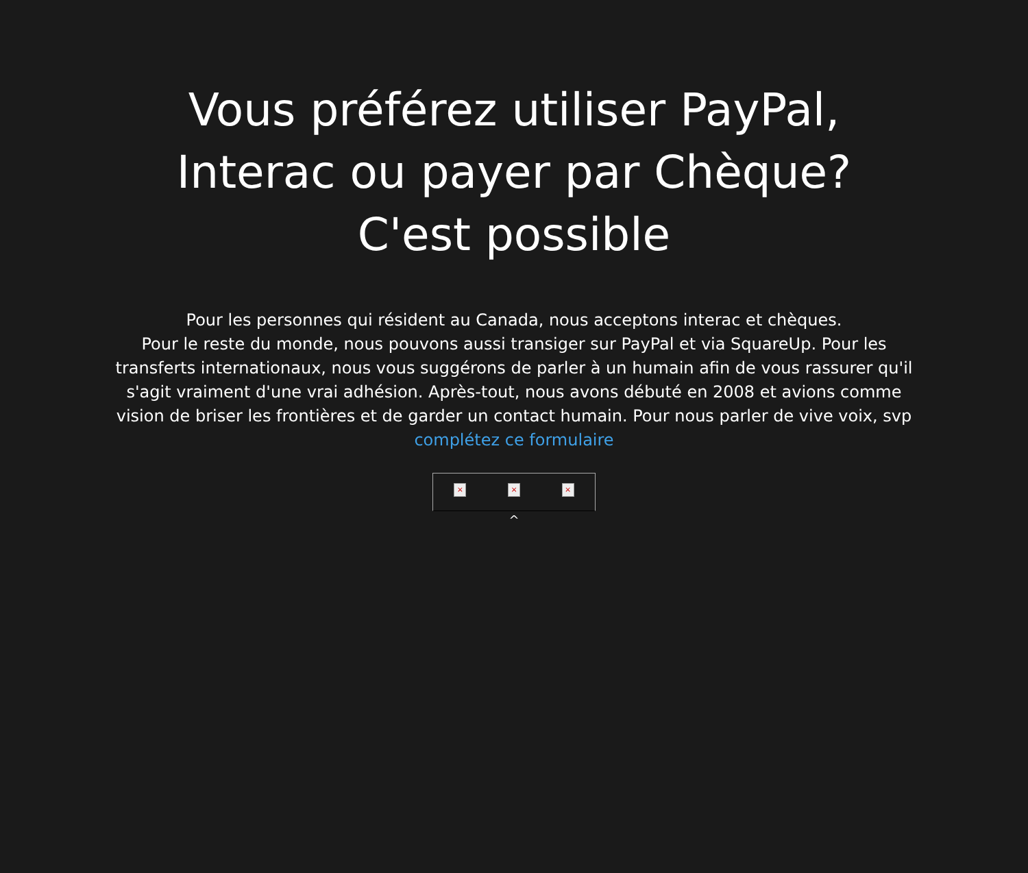Vous préférez utiliser PayPal,
Interac ou payer par Chèque?
C'est possible
Pour les personnes qui résident au Canada, nous acceptons interac et chèques.
Pour le reste du monde, nous pouvons aussi transiger sur PayPal et via SquareUp. Pour les transferts internationaux, nous vous suggérons de parler à un humain afin de vous rassurer qu'il s'agit vraiment d'une vrai adhésion. Après-tout, nous avons débuté en 2008 et avions comme vision de briser les frontières et de garder un contact humain. Pour nous parler de vive voix, svp complétez ce formulaire
× × ×
^